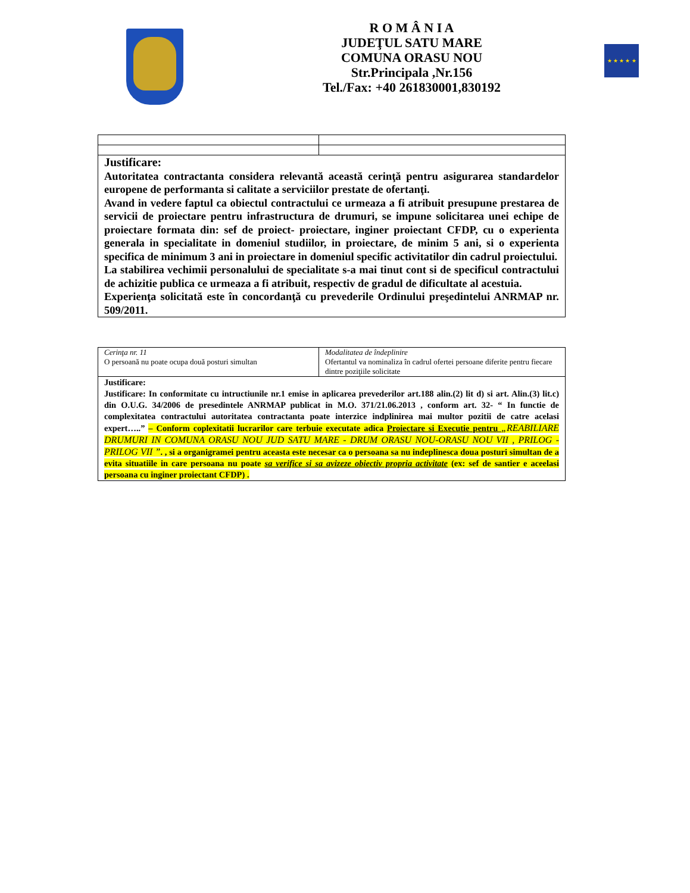R O M Â N I A
JUDEŢUL SATU MARE
COMUNA ORASU NOU
Str.Principala ,Nr.156
Tel./Fax: +40 261830001,830192
★ ★ ★ ★ ★
| Justificare: Autoritatea contractanta considera relevantă această cerinţă pentru asigurarea standardelor europene de performanta si calitate a serviciilor prestate de ofertanţi. Avand in vedere faptul ca obiectul contractului ce urmeaza a fi atribuit presupune prestarea de servicii de proiectare pentru infrastructura de drumuri, se impune solicitarea unei echipe de proiectare formata din: sef de proiect- proiectare, inginer proiectant CFDP, cu o experienta generala in specialitate in domeniul studiilor, in proiectare, de minim 5 ani, si o experienta specifica de minimum 3 ani in proiectare in domeniul specific activitatilor din cadrul proiectului. La stabilirea vechimii personalului de specialitate s-a mai tinut cont si de specificul contractului de achizitie publica ce urmeaza a fi atribuit, respectiv de gradul de dificultate al acestuia. Experienţa solicitată este în concordanţă cu prevederile Ordinului preşedintelui ANRMAP nr. 509/2011. | |
| Cerinţa nr. 11 O persoană nu poate ocupa două posturi simultan | Modalitatea de îndeplinire Ofertantul va nominaliza în cadrul ofertei persoane diferite pentru fiecare dintre poziţiile solicitate |
| Justificare: Justificare: In conformitate cu intructiunile nr.1 emise in aplicarea prevederilor art.188 alin.(2) lit d) si art. Alin.(3) lit.c) din O.U.G. 34/2006 de presedintele ANRMAP publicat in M.O. 371/21.06.2013 , conform art. 32- “ In functie de complexitatea contractului autoritatea contractanta poate interzice indplinirea mai multor pozitii de catre acelasi expert…..” – Conform coplexitatii lucrarilor care terbuie executate adica Proiectare si Executie pentru „REABILIARE DRUMURI IN COMUNA ORASU NOU JUD SATU MARE - DRUM ORASU NOU-ORASU NOU VII , PRILOG - PRILOG VII ” . , si a organigramei pentru aceasta este necesar ca o persoana sa nu indeplinesca doua posturi simultan de a evita situatiile in care persoana nu poate sa verifice si sa avizeze obiectiv propria activitate (ex: sef de santier e aceelasi persoana cu inginer proiectant CFDP) . | |